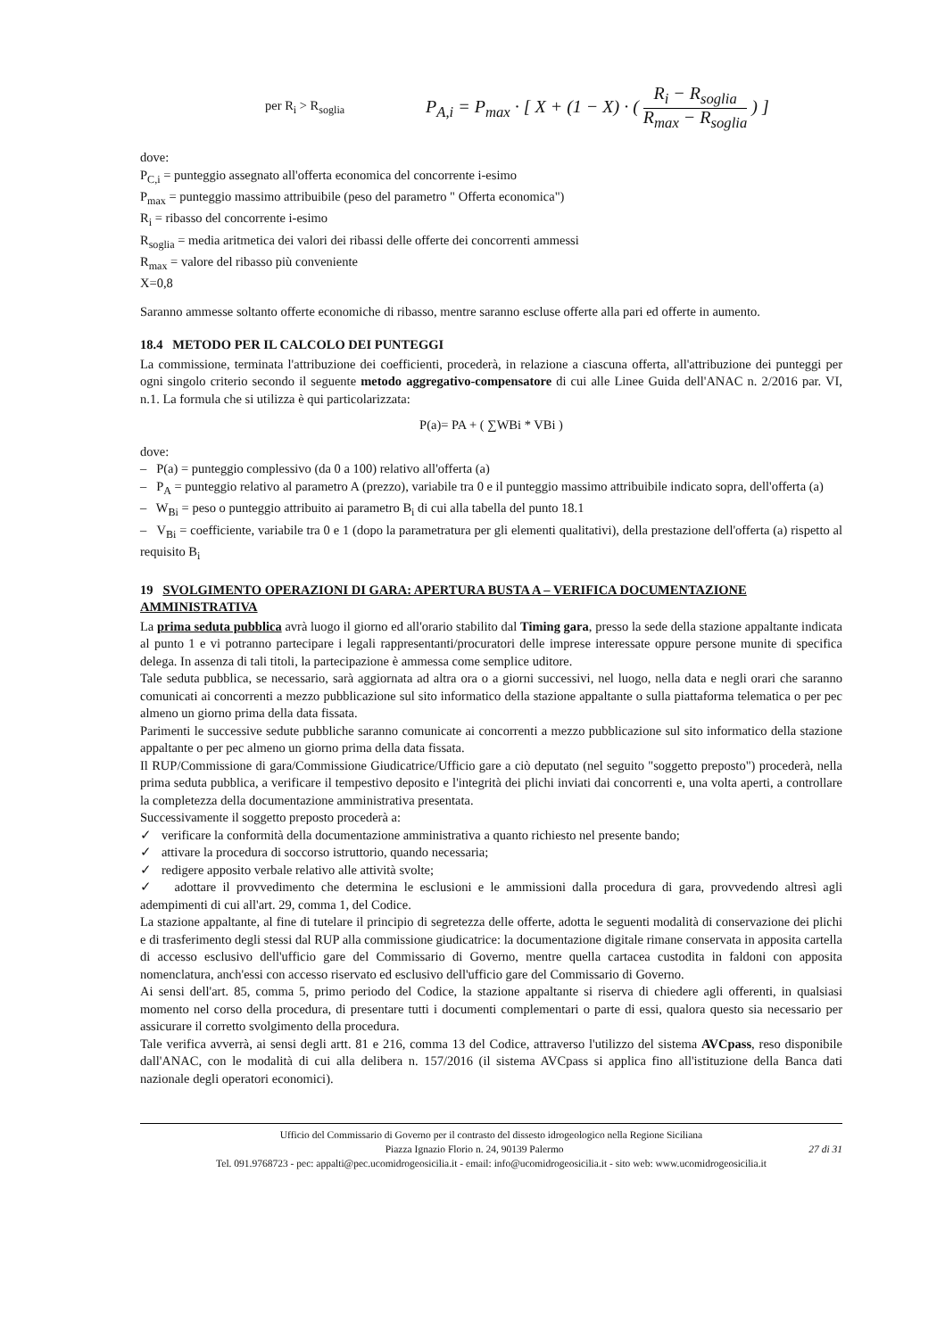per R<sub>i</sub> > R<sub>soglia</sub>
P<sub>A,i</sub> = P<sub>max</sub> · [ X + (1 − X) · ( R<sub>i</sub> − R<sub>soglia</sub> R<sub>max</sub> − R<sub>soglia</sub> ) ]
dove:
P<sub>C,i</sub> = punteggio assegnato all'offerta economica del concorrente i-esimo
P<sub>max</sub> = punteggio massimo attribuibile (peso del parametro " Offerta economica")
R<sub>i</sub> = ribasso del concorrente i-esimo
R<sub>soglia</sub> = media aritmetica dei valori dei ribassi delle offerte dei concorrenti ammessi
R<sub>max</sub> = valore del ribasso più conveniente
X=0,8
Saranno ammesse soltanto offerte economiche di ribasso, mentre saranno escluse offerte alla pari ed offerte in aumento.
18.4 METODO PER IL CALCOLO DEI PUNTEGGI
La commissione, terminata l'attribuzione dei coefficienti, procederà, in relazione a ciascuna offerta, all'attribuzione dei punteggi per ogni singolo criterio secondo il seguente metodo aggregativo-compensatore di cui alle Linee Guida dell'ANAC n. 2/2016 par. VI, n.1. La formula che si utilizza è qui particolarizzata:
P(a)= PA + ( ∑WBi * VBi )
dove:
– P(a) = punteggio complessivo (da 0 a 100) relativo all'offerta (a)
– P<sub>A</sub> = punteggio relativo al parametro A (prezzo), variabile tra 0 e il punteggio massimo attribuibile indicato sopra, dell'offerta (a)
– W<sub>Bi</sub> = peso o punteggio attribuito ai parametro B<sub>i</sub> di cui alla tabella del punto 18.1
– V<sub>Bi</sub> = coefficiente, variabile tra 0 e 1 (dopo la parametratura per gli elementi qualitativi), della prestazione dell'offerta (a) rispetto al requisito B<sub>i</sub>
19 SVOLGIMENTO OPERAZIONI DI GARA: APERTURA BUSTA A – VERIFICA DOCUMENTAZIONE AMMINISTRATIVA
La prima seduta pubblica avrà luogo il giorno ed all'orario stabilito dal Timing gara, presso la sede della stazione appaltante indicata al punto 1 e vi potranno partecipare i legali rappresentanti/procuratori delle imprese interessate oppure persone munite di specifica delega. In assenza di tali titoli, la partecipazione è ammessa come semplice uditore.
Tale seduta pubblica, se necessario, sarà aggiornata ad altra ora o a giorni successivi, nel luogo, nella data e negli orari che saranno comunicati ai concorrenti a mezzo pubblicazione sul sito informatico della stazione appaltante o sulla piattaforma telematica o per pec almeno un giorno prima della data fissata.
Parimenti le successive sedute pubbliche saranno comunicate ai concorrenti a mezzo pubblicazione sul sito informatico della stazione appaltante o per pec almeno un giorno prima della data fissata.
Il RUP/Commissione di gara/Commissione Giudicatrice/Ufficio gare a ciò deputato (nel seguito "soggetto preposto") procederà, nella prima seduta pubblica, a verificare il tempestivo deposito e l'integrità dei plichi inviati dai concorrenti e, una volta aperti, a controllare la completezza della documentazione amministrativa presentata.
Successivamente il soggetto preposto procederà a:
✓ verificare la conformità della documentazione amministrativa a quanto richiesto nel presente bando;
✓ attivare la procedura di soccorso istruttorio, quando necessaria;
✓ redigere apposito verbale relativo alle attività svolte;
✓ adottare il provvedimento che determina le esclusioni e le ammissioni dalla procedura di gara, provvedendo altresì agli adempimenti di cui all'art. 29, comma 1, del Codice.
La stazione appaltante, al fine di tutelare il principio di segretezza delle offerte, adotta le seguenti modalità di conservazione dei plichi e di trasferimento degli stessi dal RUP alla commissione giudicatrice: la documentazione digitale rimane conservata in apposita cartella di accesso esclusivo dell'ufficio gare del Commissario di Governo, mentre quella cartacea custodita in faldoni con apposita nomenclatura, anch'essi con accesso riservato ed esclusivo dell'ufficio gare del Commissario di Governo.
Ai sensi dell'art. 85, comma 5, primo periodo del Codice, la stazione appaltante si riserva di chiedere agli offerenti, in qualsiasi momento nel corso della procedura, di presentare tutti i documenti complementari o parte di essi, qualora questo sia necessario per assicurare il corretto svolgimento della procedura.
Tale verifica avverrà, ai sensi degli artt. 81 e 216, comma 13 del Codice, attraverso l'utilizzo del sistema AVCpass, reso disponibile dall'ANAC, con le modalità di cui alla delibera n. 157/2016 (il sistema AVCpass si applica fino all'istituzione della Banca dati nazionale degli operatori economici).
Ufficio del Commissario di Governo per il contrasto del dissesto idrogeologico nella Regione Siciliana
Piazza Ignazio Florio n. 24, 90139 Palermo 27 di 31
Tel. 091.9768723 - pec: appalti@pec.ucomidrogeosicilia.it - email: info@ucomidrogeosicilia.it - sito web: www.ucomidrogeosicilia.it